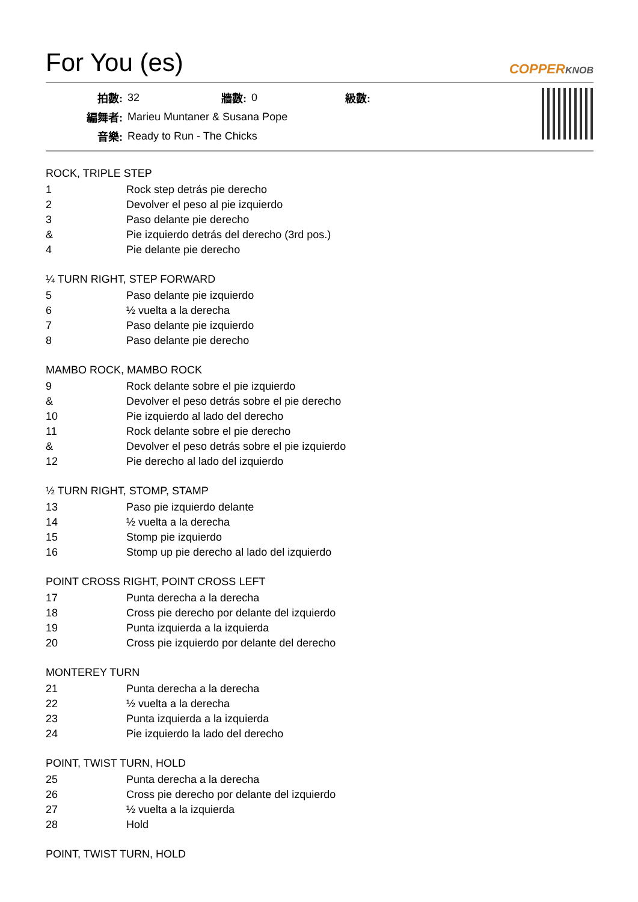For You (es)
COPPERKNOB
| 拍數: | 32 | 牆數: | 0 | 級數: | |
| 編舞者: | Marieu Muntaner & Susana Pope | | | | |
| 音樂: | Ready to Run - The Chicks | | | | |
ROCK, TRIPLE STEP
| 1 | Rock step detrás pie derecho |
| 2 | Devolver el peso al pie izquierdo |
| 3 | Paso delante pie derecho |
| & | Pie izquierdo detrás del derecho (3rd pos.) |
| 4 | Pie delante pie derecho |
¼ TURN RIGHT, STEP FORWARD
| 5 | Paso delante pie izquierdo |
| 6 | ½ vuelta a la derecha |
| 7 | Paso delante pie izquierdo |
| 8 | Paso delante pie derecho |
MAMBO ROCK, MAMBO ROCK
| 9 | Rock delante sobre el pie izquierdo |
| & | Devolver el peso detrás sobre el pie derecho |
| 10 | Pie izquierdo al lado del derecho |
| 11 | Rock delante sobre el pie derecho |
| & | Devolver el peso detrás sobre el pie izquierdo |
| 12 | Pie derecho al lado del izquierdo |
½ TURN RIGHT, STOMP, STAMP
| 13 | Paso pie izquierdo delante |
| 14 | ½ vuelta a la derecha |
| 15 | Stomp pie izquierdo |
| 16 | Stomp up pie derecho al lado del izquierdo |
POINT CROSS RIGHT, POINT CROSS LEFT
| 17 | Punta derecha a la derecha |
| 18 | Cross pie derecho por delante del izquierdo |
| 19 | Punta izquierda a la izquierda |
| 20 | Cross pie izquierdo por delante del derecho |
MONTEREY TURN
| 21 | Punta derecha a la derecha |
| 22 | ½ vuelta a la derecha |
| 23 | Punta izquierda a la izquierda |
| 24 | Pie izquierdo la lado del derecho |
POINT, TWIST TURN, HOLD
| 25 | Punta derecha a la derecha |
| 26 | Cross pie derecho por delante del izquierdo |
| 27 | ½ vuelta a la izquierda |
| 28 | Hold |
POINT, TWIST TURN, HOLD